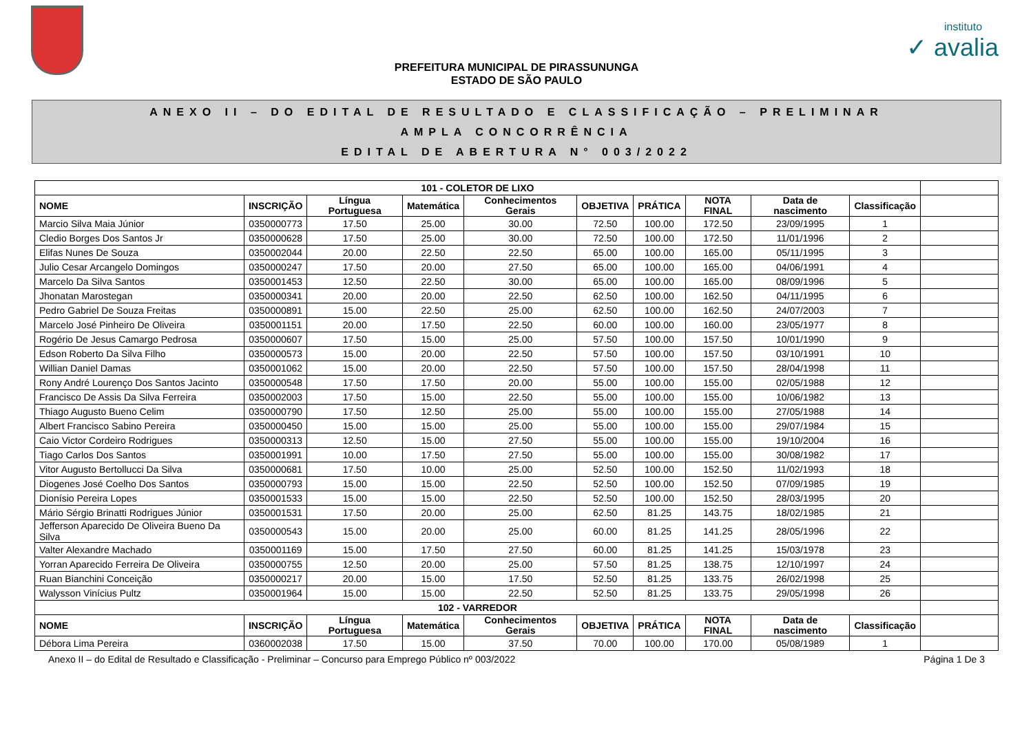instituto
✓ avalia
PREFEITURA MUNICIPAL DE PIRASSUNUNGA
ESTADO DE SÃO PAULO
ANEXO II – DO EDITAL DE RESULTADO E CLASSIFICAÇÃO – PRELIMINAR
AMPLA CONCORRÊNCIA
EDITAL DE ABERTURA N° 003/2022
| 101 - COLETOR DE LIXO | | | | | | | | | | |
| NOME | INSCRIÇÃO | Língua Portuguesa | Matemática | Conhecimentos Gerais | OBJETIVA | PRÁTICA | NOTA FINAL | Data de nascimento | Classificação | |
| Marcio Silva Maia Júnior | 0350000773 | 17.50 | 25.00 | 30.00 | 72.50 | 100.00 | 172.50 | 23/09/1995 | 1 | |
| Cledio Borges Dos Santos Jr | 0350000628 | 17.50 | 25.00 | 30.00 | 72.50 | 100.00 | 172.50 | 11/01/1996 | 2 | |
| Elifas Nunes De Souza | 0350002044 | 20.00 | 22.50 | 22.50 | 65.00 | 100.00 | 165.00 | 05/11/1995 | 3 | |
| Julio Cesar Arcangelo Domingos | 0350000247 | 17.50 | 20.00 | 27.50 | 65.00 | 100.00 | 165.00 | 04/06/1991 | 4 | |
| Marcelo Da Silva Santos | 0350001453 | 12.50 | 22.50 | 30.00 | 65.00 | 100.00 | 165.00 | 08/09/1996 | 5 | |
| Jhonatan Marostegan | 0350000341 | 20.00 | 20.00 | 22.50 | 62.50 | 100.00 | 162.50 | 04/11/1995 | 6 | |
| Pedro Gabriel De Souza Freitas | 0350000891 | 15.00 | 22.50 | 25.00 | 62.50 | 100.00 | 162.50 | 24/07/2003 | 7 | |
| Marcelo José Pinheiro De Oliveira | 0350001151 | 20.00 | 17.50 | 22.50 | 60.00 | 100.00 | 160.00 | 23/05/1977 | 8 | |
| Rogério De Jesus Camargo Pedrosa | 0350000607 | 17.50 | 15.00 | 25.00 | 57.50 | 100.00 | 157.50 | 10/01/1990 | 9 | |
| Edson Roberto Da Silva Filho | 0350000573 | 15.00 | 20.00 | 22.50 | 57.50 | 100.00 | 157.50 | 03/10/1991 | 10 | |
| Willian Daniel Damas | 0350001062 | 15.00 | 20.00 | 22.50 | 57.50 | 100.00 | 157.50 | 28/04/1998 | 11 | |
| Rony André Lourenço Dos Santos Jacinto | 0350000548 | 17.50 | 17.50 | 20.00 | 55.00 | 100.00 | 155.00 | 02/05/1988 | 12 | |
| Francisco De Assis Da Silva Ferreira | 0350002003 | 17.50 | 15.00 | 22.50 | 55.00 | 100.00 | 155.00 | 10/06/1982 | 13 | |
| Thiago Augusto Bueno Celim | 0350000790 | 17.50 | 12.50 | 25.00 | 55.00 | 100.00 | 155.00 | 27/05/1988 | 14 | |
| Albert Francisco Sabino Pereira | 0350000450 | 15.00 | 15.00 | 25.00 | 55.00 | 100.00 | 155.00 | 29/07/1984 | 15 | |
| Caio Victor Cordeiro Rodrigues | 0350000313 | 12.50 | 15.00 | 27.50 | 55.00 | 100.00 | 155.00 | 19/10/2004 | 16 | |
| Tiago Carlos Dos Santos | 0350001991 | 10.00 | 17.50 | 27.50 | 55.00 | 100.00 | 155.00 | 30/08/1982 | 17 | |
| Vitor Augusto Bertollucci Da Silva | 0350000681 | 17.50 | 10.00 | 25.00 | 52.50 | 100.00 | 152.50 | 11/02/1993 | 18 | |
| Diogenes José Coelho Dos Santos | 0350000793 | 15.00 | 15.00 | 22.50 | 52.50 | 100.00 | 152.50 | 07/09/1985 | 19 | |
| Dionísio Pereira Lopes | 0350001533 | 15.00 | 15.00 | 22.50 | 52.50 | 100.00 | 152.50 | 28/03/1995 | 20 | |
| Mário Sérgio Brinatti Rodrigues Júnior | 0350001531 | 17.50 | 20.00 | 25.00 | 62.50 | 81.25 | 143.75 | 18/02/1985 | 21 | |
| Jefferson Aparecido De Oliveira Bueno Da Silva | 0350000543 | 15.00 | 20.00 | 25.00 | 60.00 | 81.25 | 141.25 | 28/05/1996 | 22 | |
| Valter Alexandre Machado | 0350001169 | 15.00 | 17.50 | 27.50 | 60.00 | 81.25 | 141.25 | 15/03/1978 | 23 | |
| Yorran Aparecido Ferreira De Oliveira | 0350000755 | 12.50 | 20.00 | 25.00 | 57.50 | 81.25 | 138.75 | 12/10/1997 | 24 | |
| Ruan Bianchini Conceição | 0350000217 | 20.00 | 15.00 | 17.50 | 52.50 | 81.25 | 133.75 | 26/02/1998 | 25 | |
| Walysson Vinícius Pultz | 0350001964 | 15.00 | 15.00 | 22.50 | 52.50 | 81.25 | 133.75 | 29/05/1998 | 26 | |
| 102 - VARREDOR | | | | | | | | | | |
| NOME | INSCRIÇÃO | Língua Portuguesa | Matemática | Conhecimentos Gerais | OBJETIVA | PRÁTICA | NOTA FINAL | Data de nascimento | Classificação | |
| Débora Lima Pereira | 0360002038 | 17.50 | 15.00 | 37.50 | 70.00 | 100.00 | 170.00 | 05/08/1989 | 1 | |
Anexo II – do Edital de Resultado e Classificação - Preliminar – Concurso para Emprego Público nº 003/2022 Página 1 De 3